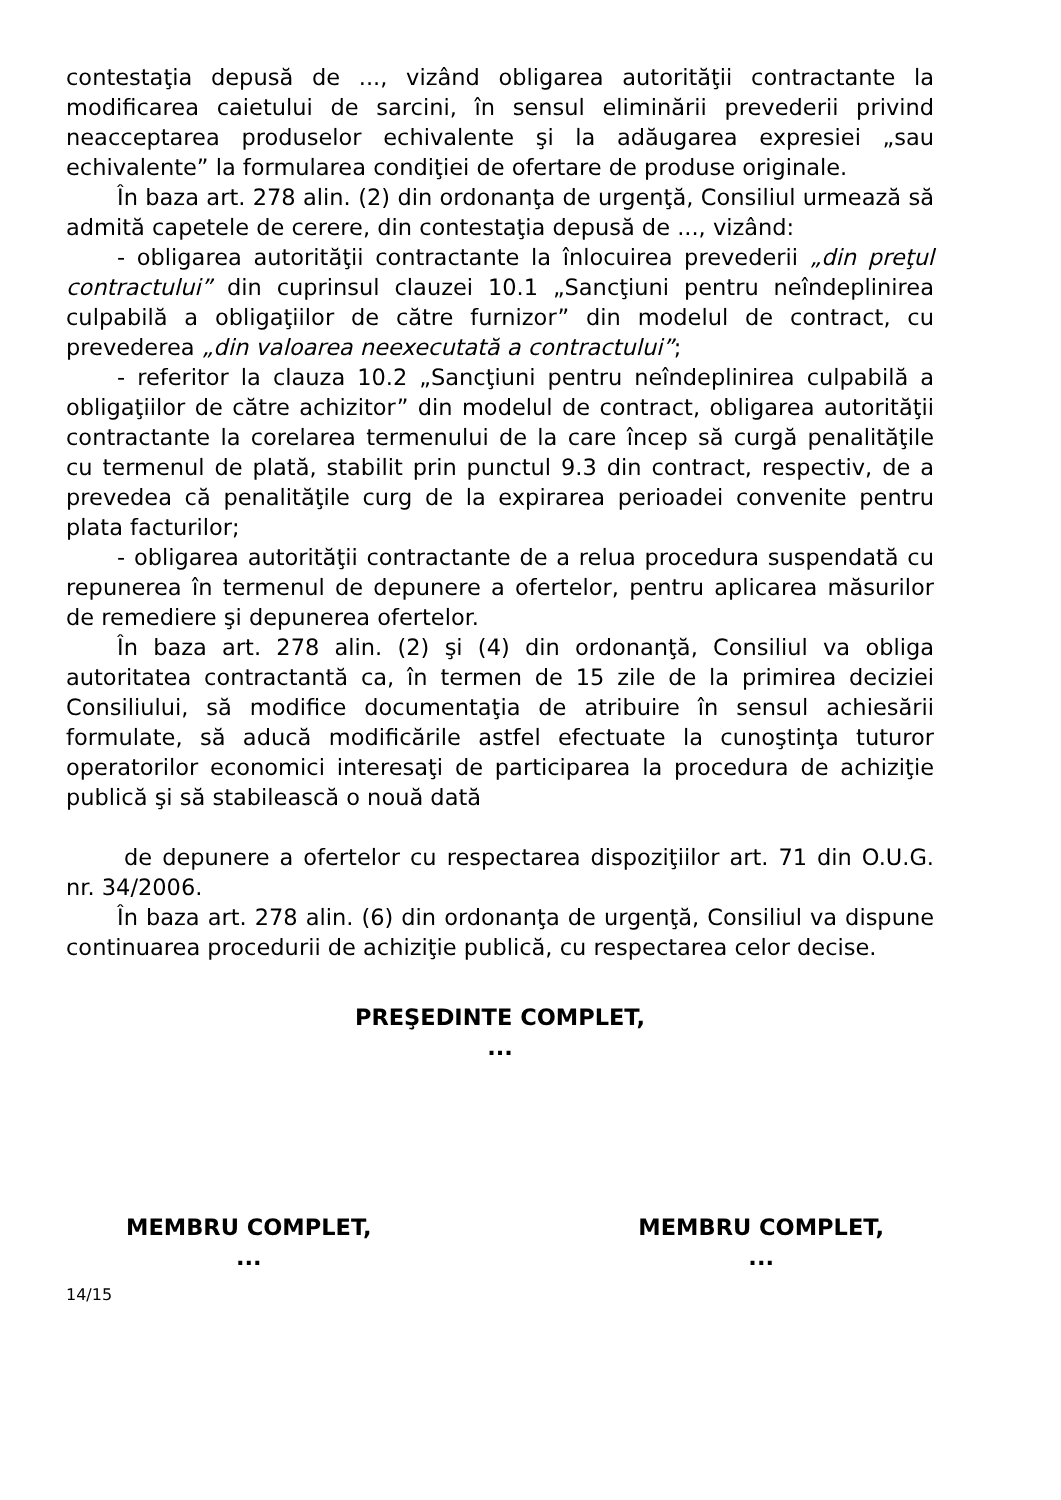contestaţia depusă de ..., vizând obligarea autorităţii contractante la modificarea caietului de sarcini, în sensul eliminării prevederii privind neacceptarea produselor echivalente şi la adăugarea expresiei „sau echivalente” la formularea condiţiei de ofertare de produse originale.
În baza art. 278 alin. (2) din ordonanţa de urgenţă, Consiliul urmează să admită capetele de cerere, din contestaţia depusă de ..., vizând:
- obligarea autorităţii contractante la înlocuirea prevederii „din preţul contractului” din cuprinsul clauzei 10.1 „Sancţiuni pentru neîndeplinirea culpabilă a obligaţiilor de către furnizor” din modelul de contract, cu prevederea „din valoarea neexecutată a contractului”;
- referitor la clauza 10.2 „Sancţiuni pentru neîndeplinirea culpabilă a obligaţiilor de către achizitor” din modelul de contract, obligarea autorităţii contractante la corelarea termenului de la care încep să curgă penalităţile cu termenul de plată, stabilit prin punctul 9.3 din contract, respectiv, de a prevedea că penalităţile curg de la expirarea perioadei convenite pentru plata facturilor;
- obligarea autorităţii contractante de a relua procedura suspendată cu repunerea în termenul de depunere a ofertelor, pentru aplicarea măsurilor de remediere şi depunerea ofertelor.
În baza art. 278 alin. (2) şi (4) din ordonanţă, Consiliul va obliga autoritatea contractantă ca, în termen de 15 zile de la primirea deciziei Consiliului, să modifice documentaţia de atribuire în sensul achiesării formulate, să aducă modificările astfel efectuate la cunoştinţa tuturor operatorilor economici interesaţi de participarea la procedura de achiziţie publică şi să stabilească o nouă dată
de depunere a ofertelor cu respectarea dispoziţiilor art. 71 din O.U.G. nr. 34/2006.
În baza art. 278 alin. (6) din ordonanţa de urgenţă, Consiliul va dispune continuarea procedurii de achiziţie publică, cu respectarea celor decise.
PREŞEDINTE COMPLET,
...
MEMBRU COMPLET,
...
MEMBRU COMPLET,
...
14/15